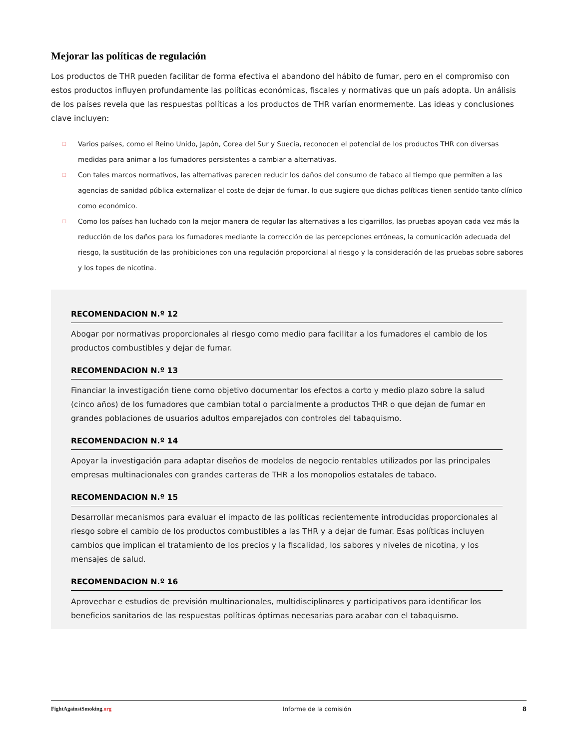Mejorar las políticas de regulación
Los productos de THR pueden facilitar de forma efectiva el abandono del hábito de fumar, pero en el compromiso con estos productos influyen profundamente las políticas económicas, fiscales y normativas que un país adopta. Un análisis de los países revela que las respuestas políticas a los productos de THR varían enormemente. Las ideas y conclusiones clave incluyen:
☐ Varios países, como el Reino Unido, Japón, Corea del Sur y Suecia, reconocen el potencial de los productos THR con diversas medidas para animar a los fumadores persistentes a cambiar a alternativas.
☐ Con tales marcos normativos, las alternativas parecen reducir los daños del consumo de tabaco al tiempo que permiten a las agencias de sanidad pública externalizar el coste de dejar de fumar, lo que sugiere que dichas políticas tienen sentido tanto clínico como económico.
☐ Como los países han luchado con la mejor manera de regular las alternativas a los cigarrillos, las pruebas apoyan cada vez más la reducción de los daños para los fumadores mediante la corrección de las percepciones erróneas, la comunicación adecuada del riesgo, la sustitución de las prohibiciones con una regulación proporcional al riesgo y la consideración de las pruebas sobre sabores y los topes de nicotina.
RECOMENDACION N.º 12
Abogar por normativas proporcionales al riesgo como medio para facilitar a los fumadores el cambio de los productos combustibles y dejar de fumar.
RECOMENDACION N.º 13
Financiar la investigación tiene como objetivo documentar los efectos a corto y medio plazo sobre la salud (cinco años) de los fumadores que cambian total o parcialmente a productos THR o que dejan de fumar en grandes poblaciones de usuarios adultos emparejados con controles del tabaquismo.
RECOMENDACION N.º 14
Apoyar la investigación para adaptar diseños de modelos de negocio rentables utilizados por las principales empresas multinacionales con grandes carteras de THR a los monopolios estatales de tabaco.
RECOMENDACION N.º 15
Desarrollar mecanismos para evaluar el impacto de las políticas recientemente introducidas proporcionales al riesgo sobre el cambio de los productos combustibles a las THR y a dejar de fumar. Esas políticas incluyen cambios que implican el tratamiento de los precios y la fiscalidad, los sabores y niveles de nicotina, y los mensajes de salud.
RECOMENDACION N.º 16
Aprovechar e estudios de previsión multinacionales, multidisciplinares y participativos para identificar los beneficios sanitarios de las respuestas políticas óptimas necesarias para acabar con el tabaquismo.
FightAgainstSmoking.org Informe de la comisión 8